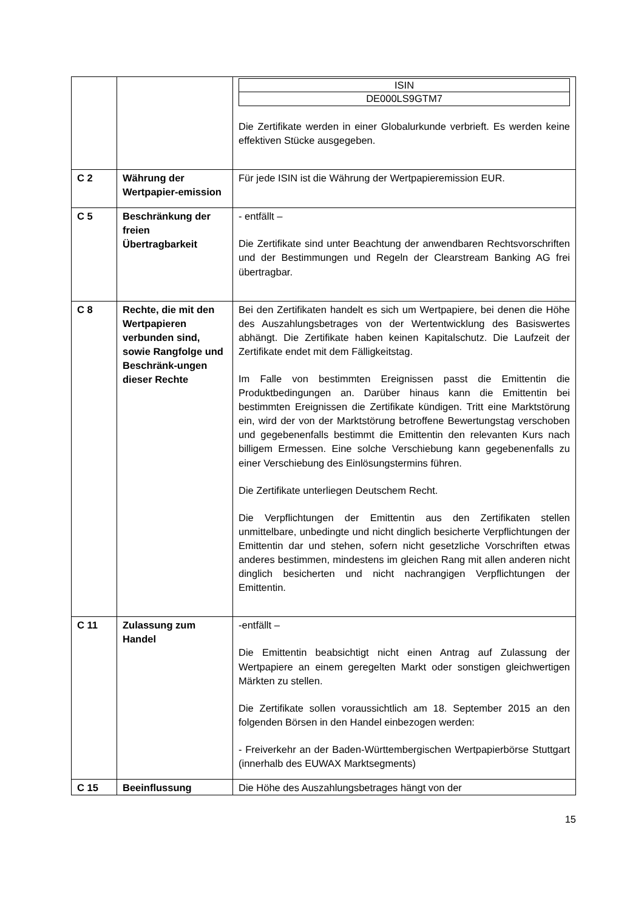| | | / ISIN / / DE000LS9GTM7 / Die Zertifikate werden in einer Globalurkunde verbrieft. Es werden keine effektiven Stücke ausgegeben. |
| C 2 | Währung der Wertpapier-emission | Für jede ISIN ist die Währung der Wertpapieremission EUR. |
| C 5 | Beschränkung der freien Übertragbarkeit | - entfällt – Die Zertifikate sind unter Beachtung der anwendbaren Rechtsvorschriften und der Bestimmungen und Regeln der Clearstream Banking AG frei übertragbar. |
| C 8 | Rechte, die mit den Wertpapieren verbunden sind, sowie Rangfolge und Beschränk-ungen dieser Rechte | Bei den Zertifikaten handelt es sich um Wertpapiere, bei denen die Höhe des Auszahlungsbetrages von der Wertentwicklung des Basiswertes abhängt. Die Zertifikate haben keinen Kapitalschutz. Die Laufzeit der Zertifikate endet mit dem Fälligkeitstag. Im Falle von bestimmten Ereignissen passt die Emittentin die Produktbedingungen an. Darüber hinaus kann die Emittentin bei bestimmten Ereignissen die Zertifikate kündigen. Tritt eine Marktstörung ein, wird der von der Marktstörung betroffene Bewertungstag verschoben und gegebenenfalls bestimmt die Emittentin den relevanten Kurs nach billigem Ermessen. Eine solche Verschiebung kann gegebenenfalls zu einer Verschiebung des Einlösungstermins führen. Die Zertifikate unterliegen Deutschem Recht. Die Verpflichtungen der Emittentin aus den Zertifikaten stellen unmittelbare, unbedingte und nicht dinglich besicherte Verpflichtungen der Emittentin dar und stehen, sofern nicht gesetzliche Vorschriften etwas anderes bestimmen, mindestens im gleichen Rang mit allen anderen nicht dinglich besicherten und nicht nachrangigen Verpflichtungen der Emittentin. |
| C 11 | Zulassung zum Handel | -entfällt – Die Emittentin beabsichtigt nicht einen Antrag auf Zulassung der Wertpapiere an einem geregelten Markt oder sonstigen gleichwertigen Märkten zu stellen. Die Zertifikate sollen voraussichtlich am 18. September 2015 an den folgenden Börsen in den Handel einbezogen werden: - Freiverkehr an der Baden-Württembergischen Wertpapierbörse Stuttgart (innerhalb des EUWAX Marktsegments) |
| C 15 | Beeinflussung | Die Höhe des Auszahlungsbetrages hängt von der |
15